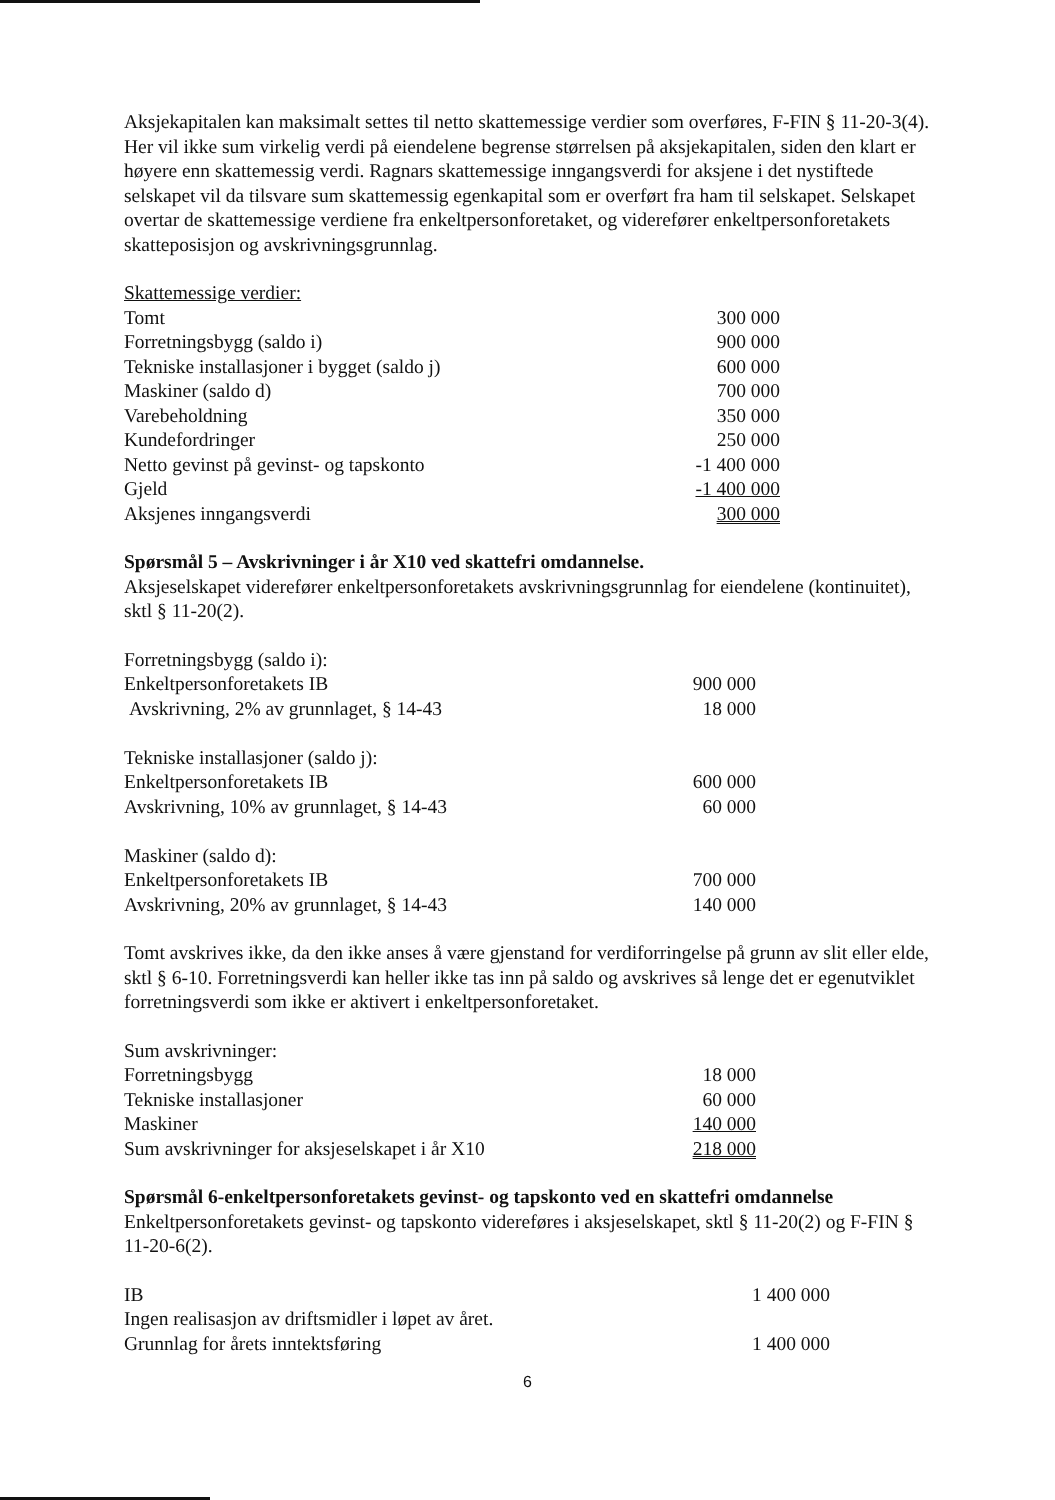Aksjekapitalen kan maksimalt settes til netto skattemessige verdier som overføres, F-FIN § 11-20-3(4). Her vil ikke sum virkelig verdi på eiendelene begrense størrelsen på aksjekapitalen, siden den klart er høyere enn skattemessig verdi. Ragnars skattemessige inngangsverdi for aksjene i det nystiftede selskapet vil da tilsvare sum skattemessig egenkapital som er overført fra ham til selskapet. Selskapet overtar de skattemessige verdiene fra enkeltpersonforetaket, og viderefører enkeltpersonforetakets skatteposisjon og avskrivningsgrunnlag.
| Skattemessige verdier: | |
| Tomt | 300 000 |
| Forretningsbygg (saldo i) | 900 000 |
| Tekniske installasjoner i bygget (saldo j) | 600 000 |
| Maskiner (saldo d) | 700 000 |
| Varebeholdning | 350 000 |
| Kundefordringer | 250 000 |
| Netto gevinst på gevinst- og tapskonto | -1 400 000 |
| Gjeld | -1 400 000 |
| Aksjenes inngangsverdi | 300 000 |
Spørsmål 5 – Avskrivninger i år X10 ved skattefri omdannelse.
Aksjeselskapet viderefører enkeltpersonforetakets avskrivningsgrunnlag for eiendelene (kontinuitet), sktl § 11-20(2).
| Forretningsbygg (saldo i): | |
| Enkeltpersonforetakets IB | 900 000 |
| Avskrivning, 2% av grunnlaget, § 14-43 | 18 000 |
| Tekniske installasjoner (saldo j): | |
| Enkeltpersonforetakets IB | 600 000 |
| Avskrivning, 10% av grunnlaget, § 14-43 | 60 000 |
| Maskiner (saldo d): | |
| Enkeltpersonforetakets IB | 700 000 |
| Avskrivning, 20% av grunnlaget, § 14-43 | 140 000 |
Tomt avskrives ikke, da den ikke anses å være gjenstand for verdiforringelse på grunn av slit eller elde, sktl § 6-10. Forretningsverdi kan heller ikke tas inn på saldo og avskrives så lenge det er egenutviklet forretningsverdi som ikke er aktivert i enkeltpersonforetaket.
| Sum avskrivninger: | |
| Forretningsbygg | 18 000 |
| Tekniske installasjoner | 60 000 |
| Maskiner | 140 000 |
| Sum avskrivninger for aksjeselskapet i år X10 | 218 000 |
Spørsmål 6-enkeltpersonforetakets gevinst- og tapskonto ved en skattefri omdannelse
Enkeltpersonforetakets gevinst- og tapskonto videreføres i aksjeselskapet, sktl § 11-20(2) og F-FIN § 11-20-6(2).
| IB | 1 400 000 |
| Ingen realisasjon av driftsmidler i løpet av året. | |
| Grunnlag for årets inntektsføring | 1 400 000 |
6